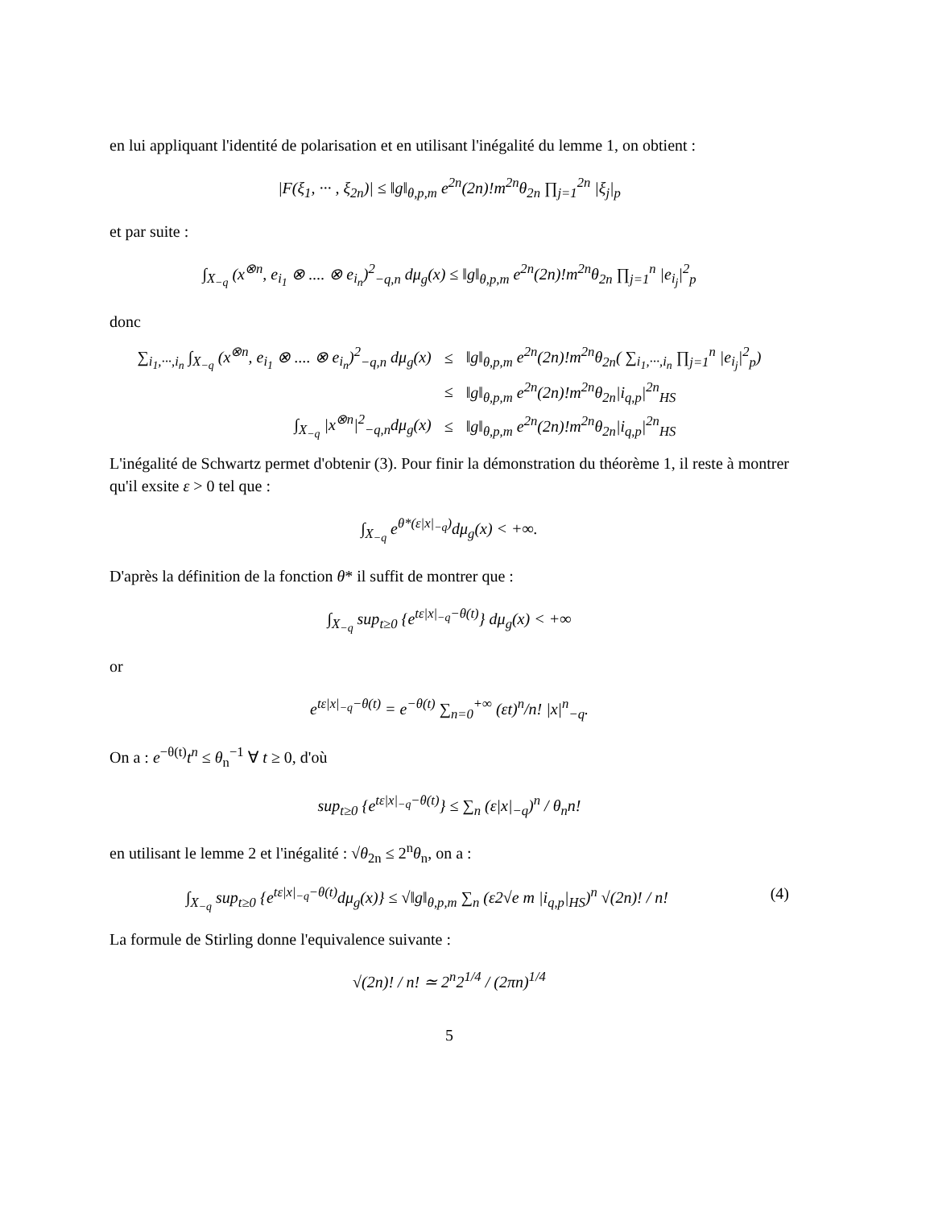en lui appliquant l'identité de polarisation et en utilisant l'inégalité du lemme 1, on obtient :
|F(ξ<sub>1</sub>, ··· , ξ<sub>2n</sub>)| ≤ ‖g‖<sub>θ,p,m</sub> e<sup>2n</sup>(2n)!m<sup>2n</sup>θ<sub>2n</sub> ∏<sub>j=1</sub><sup>2n</sup> |ξ<sub>j</sub>|<sub>p</sub>
et par suite :
∫<sub>X<sub>−q</sub></sub> (x<sup>⊗n</sup>, e<sub>i<sub>1</sub></sub> ⊗ .... ⊗ e<sub>i<sub>n</sub></sub>)<sup>2</sup><sub>−q,n</sub> dμ<sub>g</sub>(x) ≤ ‖g‖<sub>θ,p,m</sub> e<sup>2n</sup>(2n)!m<sup>2n</sup>θ<sub>2n</sub> ∏<sub>j=1</sub><sup>n</sup> |e<sub>i<sub>j</sub></sub>|<sup>2</sup><sub>p</sub>
donc
| ∑<sub>i<sub>1</sub>,···,i<sub>n</sub></sub> ∫<sub>X<sub>−q</sub></sub> (x<sup>⊗n</sup>, e<sub>i<sub>1</sub></sub> ⊗ .... ⊗ e<sub>i<sub>n</sub></sub>)<sup>2</sup><sub>−q,n</sub> dμ<sub>g</sub>(x) | ≤ | ‖g‖<sub>θ,p,m</sub> e<sup>2n</sup>(2n)!m<sup>2n</sup>θ<sub>2n</sub>( ∑<sub>i<sub>1</sub>,···,i<sub>n</sub></sub> ∏<sub>j=1</sub><sup>n</sup> /e<sub>i<sub>j</sub></sub>/<sup>2</sup><sub>p</sub>) |
| | ≤ | ‖g‖<sub>θ,p,m</sub> e<sup>2n</sup>(2n)!m<sup>2n</sup>θ<sub>2n</sub>/i<sub>q,p</sub>/<sup>2n</sup><sub>HS</sub> |
| ∫<sub>X<sub>−q</sub></sub> /x<sup>⊗n</sup>/<sup>2</sup><sub>−q,n</sub>dμ<sub>g</sub>(x) | ≤ | ‖g‖<sub>θ,p,m</sub> e<sup>2n</sup>(2n)!m<sup>2n</sup>θ<sub>2n</sub>/i<sub>q,p</sub>/<sup>2n</sup><sub>HS</sub> |
L'inégalité de Schwartz permet d'obtenir (3). Pour finir la démonstration du théorème 1, il reste à montrer qu'il exsite ε > 0 tel que :
∫<sub>X<sub>−q</sub></sub> e<sup>θ*(ε|x|<sub>−q</sub>)</sup>dμ<sub>g</sub>(x) < +∞.
D'après la définition de la fonction θ* il suffit de montrer que :
∫<sub>X<sub>−q</sub></sub> sup<sub>t≥0</sub> {e<sup>tε|x|<sub>−q</sub>−θ(t)</sup>} dμ<sub>g</sub>(x) < +∞
or
e<sup>tε|x|<sub>−q</sub>−θ(t)</sup> = e<sup>−θ(t)</sup> ∑<sub>n=0</sub><sup>+∞</sup> (εt)<sup>n</sup>/n! |x|<sup>n</sup><sub>−q</sub>.
On a : e<sup>−θ(t)</sup>t<sup>n</sup> ≤ θ<sub>n</sub><sup>−1</sup> ∀ t ≥ 0, d'où
sup<sub>t≥0</sub> {e<sup>tε|x|<sub>−q</sub>−θ(t)</sup>} ≤ ∑<sub>n</sub> (ε|x|<sub>−q</sub>)<sup>n</sup> / θ<sub>n</sub>n!
en utilisant le lemme 2 et l'inégalité : √θ<sub>2n</sub> ≤ 2<sup>n</sup>θ<sub>n</sub>, on a :
∫<sub>X<sub>−q</sub></sub> sup<sub>t≥0</sub> {e<sup>tε|x|<sub>−q</sub>−θ(t)</sup>dμ<sub>g</sub>(x)} ≤ √‖g‖<sub>θ,p,m</sub> ∑<sub>n</sub> (ε2√e m |i<sub>q,p</sub>|<sub>HS</sub>)<sup>n</sup> √(2n)! / n! (4)
La formule de Stirling donne l'equivalence suivante :
√(2n)! / n! ≃ 2<sup>n</sup>2<sup>1/4</sup> / (2πn)<sup>1/4</sup>
5